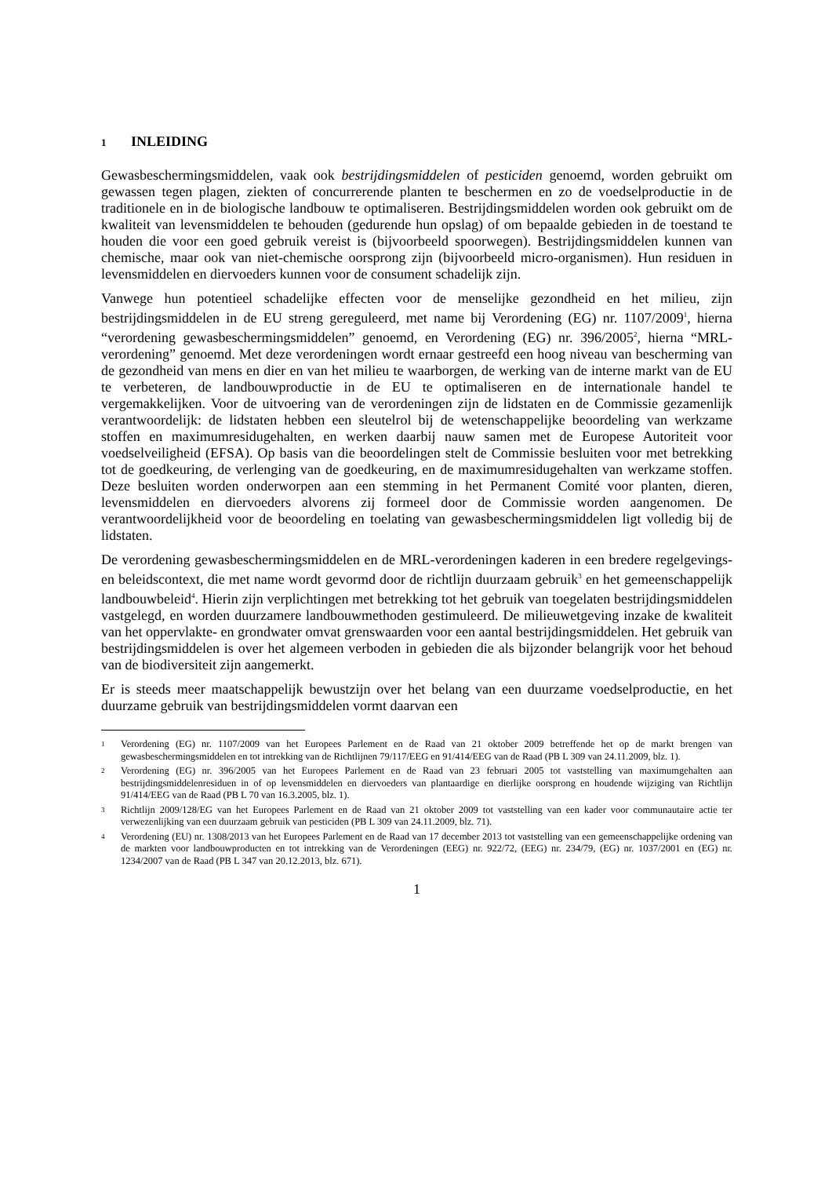1 INLEIDING
Gewasbeschermingsmiddelen, vaak ook bestrijdingsmiddelen of pesticiden genoemd, worden gebruikt om gewassen tegen plagen, ziekten of concurrerende planten te beschermen en zo de voedselproductie in de traditionele en in de biologische landbouw te optimaliseren. Bestrijdingsmiddelen worden ook gebruikt om de kwaliteit van levensmiddelen te behouden (gedurende hun opslag) of om bepaalde gebieden in de toestand te houden die voor een goed gebruik vereist is (bijvoorbeeld spoorwegen). Bestrijdingsmiddelen kunnen van chemische, maar ook van niet-chemische oorsprong zijn (bijvoorbeeld micro-organismen). Hun residuen in levensmiddelen en diervoeders kunnen voor de consument schadelijk zijn.
Vanwege hun potentieel schadelijke effecten voor de menselijke gezondheid en het milieu, zijn bestrijdingsmiddelen in de EU streng gereguleerd, met name bij Verordening (EG) nr. 1107/2009<sup>1</sup>, hierna “verordening gewasbeschermingsmiddelen” genoemd, en Verordening (EG) nr. 396/2005<sup>2</sup>, hierna “MRL-verordening” genoemd. Met deze verordeningen wordt ernaar gestreefd een hoog niveau van bescherming van de gezondheid van mens en dier en van het milieu te waarborgen, de werking van de interne markt van de EU te verbeteren, de landbouwproductie in de EU te optimaliseren en de internationale handel te vergemakkelijken. Voor de uitvoering van de verordeningen zijn de lidstaten en de Commissie gezamenlijk verantwoordelijk: de lidstaten hebben een sleutelrol bij de wetenschappelijke beoordeling van werkzame stoffen en maximumresidugehalten, en werken daarbij nauw samen met de Europese Autoriteit voor voedselveiligheid (EFSA). Op basis van die beoordelingen stelt de Commissie besluiten voor met betrekking tot de goedkeuring, de verlenging van de goedkeuring, en de maximumresidugehalten van werkzame stoffen. Deze besluiten worden onderworpen aan een stemming in het Permanent Comité voor planten, dieren, levensmiddelen en diervoeders alvorens zij formeel door de Commissie worden aangenomen. De verantwoordelijkheid voor de beoordeling en toelating van gewasbeschermingsmiddelen ligt volledig bij de lidstaten.
De verordening gewasbeschermingsmiddelen en de MRL-verordeningen kaderen in een bredere regelgevings- en beleidscontext, die met name wordt gevormd door de richtlijn duurzaam gebruik<sup>3</sup> en het gemeenschappelijk landbouwbeleid<sup>4</sup>. Hierin zijn verplichtingen met betrekking tot het gebruik van toegelaten bestrijdingsmiddelen vastgelegd, en worden duurzamere landbouwmethoden gestimuleerd. De milieuwetgeving inzake de kwaliteit van het oppervlakte- en grondwater omvat grenswaarden voor een aantal bestrijdingsmiddelen. Het gebruik van bestrijdingsmiddelen is over het algemeen verboden in gebieden die als bijzonder belangrijk voor het behoud van de biodiversiteit zijn aangemerkt.
Er is steeds meer maatschappelijk bewustzijn over het belang van een duurzame voedselproductie, en het duurzame gebruik van bestrijdingsmiddelen vormt daarvan een
1 Verordening (EG) nr. 1107/2009 van het Europees Parlement en de Raad van 21 oktober 2009 betreffende het op de markt brengen van gewasbeschermingsmiddelen en tot intrekking van de Richtlijnen 79/117/EEG en 91/414/EEG van de Raad (PB L 309 van 24.11.2009, blz. 1).
2 Verordening (EG) nr. 396/2005 van het Europees Parlement en de Raad van 23 februari 2005 tot vaststelling van maximumgehalten aan bestrijdingsmiddelenresiduen in of op levensmiddelen en diervoeders van plantaardige en dierlijke oorsprong en houdende wijziging van Richtlijn 91/414/EEG van de Raad (PB L 70 van 16.3.2005, blz. 1).
3 Richtlijn 2009/128/EG van het Europees Parlement en de Raad van 21 oktober 2009 tot vaststelling van een kader voor communautaire actie ter verwezenlijking van een duurzaam gebruik van pesticiden (PB L 309 van 24.11.2009, blz. 71).
4 Verordening (EU) nr. 1308/2013 van het Europees Parlement en de Raad van 17 december 2013 tot vaststelling van een gemeenschappelijke ordening van de markten voor landbouwproducten en tot intrekking van de Verordeningen (EEG) nr. 922/72, (EEG) nr. 234/79, (EG) nr. 1037/2001 en (EG) nr. 1234/2007 van de Raad (PB L 347 van 20.12.2013, blz. 671).
1